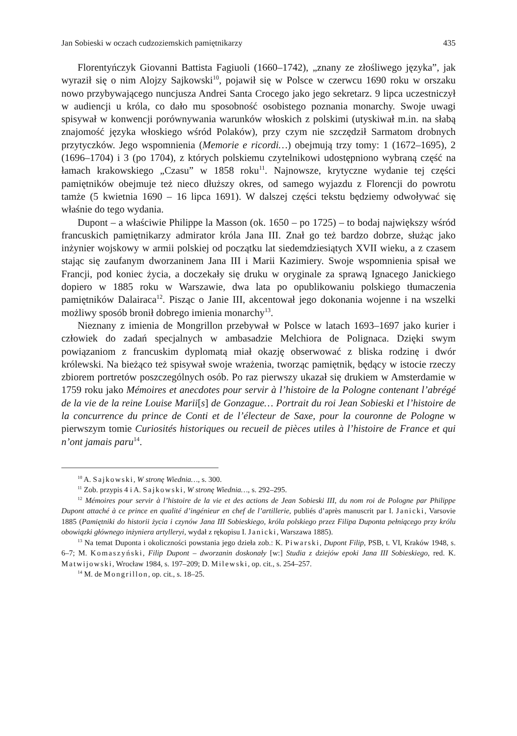Jan Sobieski w oczach cudzoziemskich pamiętnikarzy 435
Florentyńczyk Giovanni Battista Fagiuoli (1660–1742), „znany ze złośliwego języka”, jak wyraził się o nim Alojzy Sajkowski<sup>10</sup>, pojawił się w Polsce w czerwcu 1690 roku w orszaku nowo przybywającego nuncjusza Andrei Santa Crocego jako jego sekretarz. 9 lipca uczestniczył w audiencji u króla, co dało mu sposobność osobistego poznania monarchy. Swoje uwagi spisywał w konwencji porównywania warunków włoskich z polskimi (utyskiwał m.in. na słabą znajomość języka włoskiego wśród Polaków), przy czym nie szczędził Sarmatom drobnych przytyczków. Jego wspomnienia (Memorie e ricordi…) obejmują trzy tomy: 1 (1672–1695), 2 (1696–1704) i 3 (po 1704), z których polskiemu czytelnikowi udostępniono wybraną część na łamach krakowskiego „Czasu” w 1858 roku<sup>11</sup>. Najnowsze, krytyczne wydanie tej części pamiętników obejmuje też nieco dłuższy okres, od samego wyjazdu z Florencji do powrotu tamże (5 kwietnia 1690 – 16 lipca 1691). W dalszej części tekstu będziemy odwoływać się właśnie do tego wydania.
Dupont – a właściwie Philippe la Masson (ok. 1650 – po 1725) – to bodaj największy wśród francuskich pamiętnikarzy admirator króla Jana III. Znał go też bardzo dobrze, służąc jako inżynier wojskowy w armii polskiej od początku lat siedemdziesiątych XVII wieku, a z czasem stając się zaufanym dworzaninem Jana III i Marii Kazimiery. Swoje wspomnienia spisał we Francji, pod koniec życia, a doczekały się druku w oryginale za sprawą Ignacego Janickiego dopiero w 1885 roku w Warszawie, dwa lata po opublikowaniu polskiego tłumaczenia pamiętników Dalairaca<sup>12</sup>. Pisząc o Janie III, akcentował jego dokonania wojenne i na wszelki możliwy sposób bronił dobrego imienia monarchy<sup>13</sup>.
Nieznany z imienia de Mongrillon przebywał w Polsce w latach 1693–1697 jako kurier i człowiek do zadań specjalnych w ambasadzie Melchiora de Polignaca. Dzięki swym powiązaniom z francuskim dyplomatą miał okazję obserwować z bliska rodzinę i dwór królewski. Na bieżąco też spisywał swoje wrażenia, tworząc pamiętnik, będący w istocie rzeczy zbiorem portretów poszczególnych osób. Po raz pierwszy ukazał się drukiem w Amsterdamie w 1759 roku jako Mémoires et anecdotes pour servir à l’histoire de la Pologne contenant l’abrégé de la vie de la reine Louise Marii[s] de Gonzague… Portrait du roi Jean Sobieski et l’histoire de la concurrence du prince de Conti et de l’électeur de Saxe, pour la couronne de Pologne w pierwszym tomie Curiosités historiques ou recueil de pièces utiles à l’histoire de France et qui n’ont jamais paru<sup>14</sup>.
<sup>10</sup> A. Sajkowski, W stronę Wiednia…, s. 300.
<sup>11</sup> Zob. przypis 4 i A. Sajkowski, W stronę Wiednia…, s. 292–295.
<sup>12</sup> Mémoires pour servir à l’histoire de la vie et des actions de Jean Sobieski III, du nom roi de Pologne par Philippe Dupont attaché à ce prince en qualité d’ingénieur en chef de l’artillerie, publiés d’après manuscrit par I. Janicki, Varsovie 1885 (Pamiętniki do historii życia i czynów Jana III Sobieskiego, króla polskiego przez Filipa Duponta pełniącego przy królu obowiązki głównego inżyniera artylleryi, wydał z rękopisu I. Janicki, Warszawa 1885).
<sup>13</sup> Na temat Duponta i okoliczności powstania jego dzieła zob.: K. Piwarski, Dupont Filip, PSB, t. VI, Kraków 1948, s. 6–7; M. Komaszyński, Filip Dupont – dworzanin doskonały [w:] Studia z dziejów epoki Jana III Sobieskiego, red. K. Matwijowski, Wrocław 1984, s. 197–209; D. Milewski, op. cit., s. 254–257.
<sup>14</sup> M. de Mongrillon, op. cit., s. 18–25.